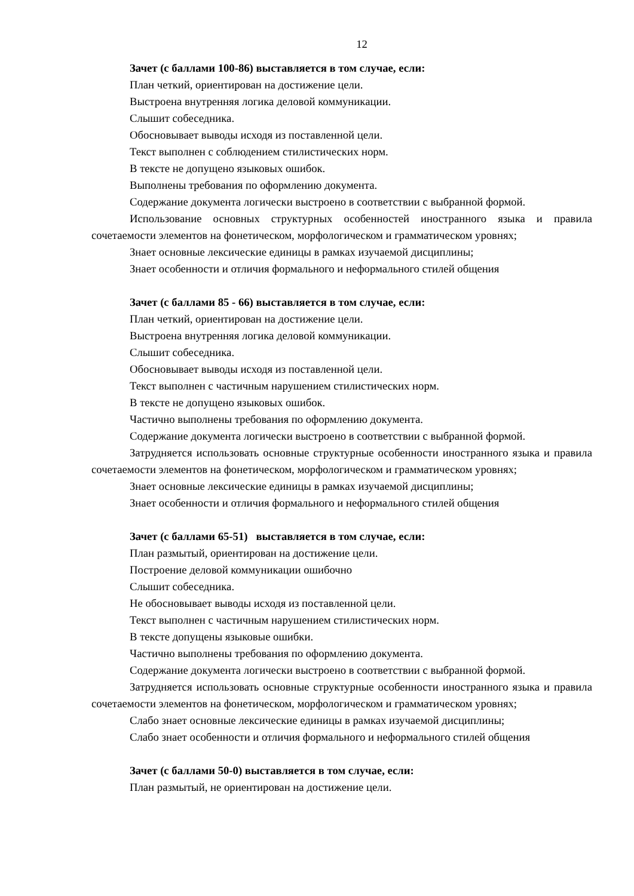12
Зачет (с баллами 100-86) выставляется в том случае, если:
План четкий, ориентирован на достижение цели.
Выстроена внутренняя логика деловой коммуникации.
Слышит собеседника.
Обосновывает выводы исходя из поставленной цели.
Текст выполнен с соблюдением стилистических норм.
В тексте не допущено языковых ошибок.
Выполнены требования по оформлению документа.
Содержание документа логически выстроено в соответствии с выбранной формой.
Использование основных структурных особенностей иностранного языка и правила сочетаемости элементов на фонетическом, морфологическом и грамматическом уровнях;
Знает основные лексические единицы в рамках изучаемой дисциплины;
Знает особенности и отличия формального и неформального стилей общения
Зачет (с баллами 85 - 66) выставляется в том случае, если:
План четкий, ориентирован на достижение цели.
Выстроена внутренняя логика деловой коммуникации.
Слышит собеседника.
Обосновывает выводы исходя из поставленной цели.
Текст выполнен с частичным нарушением стилистических норм.
В тексте не допущено языковых ошибок.
Частично выполнены требования по оформлению документа.
Содержание документа логически выстроено в соответствии с выбранной формой.
Затрудняется использовать основные структурные особенности иностранного языка и правила сочетаемости элементов на фонетическом, морфологическом и грамматическом уровнях;
Знает основные лексические единицы в рамках изучаемой дисциплины;
Знает особенности и отличия формального и неформального стилей общения
Зачет (с баллами 65-51) выставляется в том случае, если:
План размытый, ориентирован на достижение цели.
Построение деловой коммуникации ошибочно
Слышит собеседника.
Не обосновывает выводы исходя из поставленной цели.
Текст выполнен с частичным нарушением стилистических норм.
В тексте допущены языковые ошибки.
Частично выполнены требования по оформлению документа.
Содержание документа логически выстроено в соответствии с выбранной формой.
Затрудняется использовать основные структурные особенности иностранного языка и правила сочетаемости элементов на фонетическом, морфологическом и грамматическом уровнях;
Слабо знает основные лексические единицы в рамках изучаемой дисциплины;
Слабо знает особенности и отличия формального и неформального стилей общения
Зачет (с баллами 50-0) выставляется в том случае, если:
План размытый, не ориентирован на достижение цели.